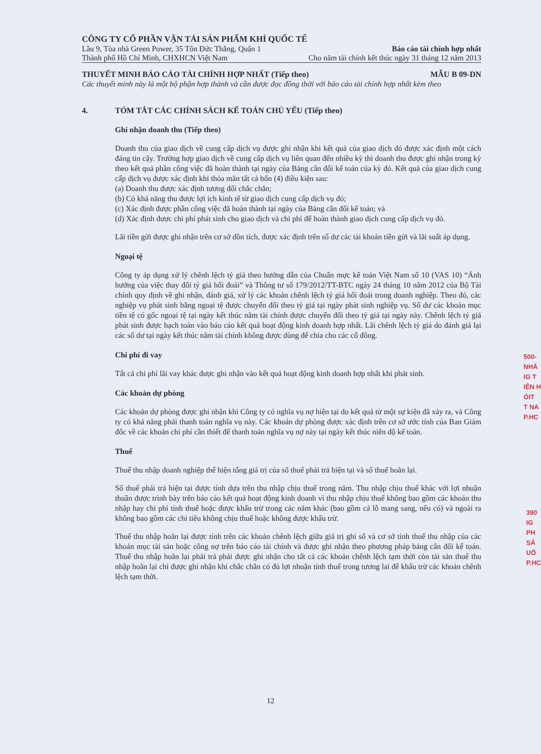CÔNG TY CỔ PHẦN VẬN TẢI SẢN PHẨM KHÍ QUỐC TẾ
Lầu 9, Tòa nhà Green Power, 35 Tôn Đức Thắng, Quận 1 Báo cáo tài chính hợp nhất
Thành phố Hồ Chí Minh, CHXHCN Việt Nam Cho năm tài chính kết thúc ngày 31 tháng 12 năm 2013
THUYẾT MINH BÁO CÁO TÀI CHÍNH HỢP NHẤT (Tiếp theo) MẪU B 09-DN
Các thuyết minh này là một bộ phận hợp thành và cần được đọc đồng thời với báo cáo tài chính hợp nhất kèm theo
4. TÓM TẮT CÁC CHÍNH SÁCH KẾ TOÁN CHỦ YẾU (Tiếp theo)
Ghi nhận doanh thu (Tiếp theo)
Doanh thu của giao dịch về cung cấp dịch vụ được ghi nhận khi kết quả của giao dịch đó được xác định một cách đáng tin cậy. Trường hợp giao dịch về cung cấp dịch vụ liên quan đến nhiều kỳ thì doanh thu được ghi nhận trong kỳ theo kết quả phần công việc đã hoàn thành tại ngày của Bảng cân đối kế toán của kỳ đó. Kết quả của giao dịch cung cấp dịch vụ được xác định khi thỏa mãn tất cả bốn (4) điều kiện sau:
(a) Doanh thu được xác định tương đối chắc chắn;
(b) Có khả năng thu được lợi ích kinh tế từ giao dịch cung cấp dịch vụ đó;
(c) Xác định được phần công việc đã hoàn thành tại ngày của Bảng cân đối kế toán; và
(d) Xác định được chi phí phát sinh cho giao dịch và chi phí để hoàn thành giao dịch cung cấp dịch vụ đó.
Lãi tiền gửi được ghi nhận trên cơ sở dồn tích, được xác định trên số dư các tài khoản tiền gửi và lãi suất áp dụng.
Ngoại tệ
Công ty áp dụng xử lý chênh lệch tỷ giá theo hướng dẫn của Chuẩn mực kế toán Việt Nam số 10 (VAS 10) “Ảnh hưởng của việc thay đổi tỷ giá hối đoái” và Thông tư số 179/2012/TT-BTC ngày 24 tháng 10 năm 2012 của Bộ Tài chính quy định về ghi nhận, đánh giá, xử lý các khoản chênh lệch tỷ giá hối đoái trong doanh nghiệp. Theo đó, các nghiệp vụ phát sinh bằng ngoại tệ được chuyển đổi theo tỷ giá tại ngày phát sinh nghiệp vụ. Số dư các khoản mục tiền tệ có gốc ngoại tệ tại ngày kết thúc năm tài chính được chuyển đổi theo tỷ giá tại ngày này. Chênh lệch tỷ giá phát sinh được hạch toán vào báo cáo kết quả hoạt động kinh doanh hợp nhất. Lãi chênh lệch tỷ giá do đánh giá lại các số dư tại ngày kết thúc năm tài chính không được dùng để chia cho các cổ đông.
Chi phí đi vay
Tất cả chi phí lãi vay khác được ghi nhận vào kết quả hoạt động kinh doanh hợp nhất khi phát sinh.
Các khoản dự phòng
Các khoản dự phòng được ghi nhận khi Công ty có nghĩa vụ nợ hiện tại do kết quả từ một sự kiện đã xảy ra, và Công ty có khả năng phải thanh toán nghĩa vụ này. Các khoản dự phòng được xác định trên cơ sở ước tính của Ban Giám đốc về các khoản chi phí cần thiết để thanh toán nghĩa vụ nợ này tại ngày kết thúc niên độ kế toán.
Thuế
Thuế thu nhập doanh nghiệp thể hiện tổng giá trị của số thuế phải trả hiện tại và số thuế hoãn lại.
Số thuế phải trả hiện tại được tính dựa trên thu nhập chịu thuế trong năm. Thu nhập chịu thuế khác với lợi nhuận thuần được trình bày trên báo cáo kết quả hoạt động kinh doanh vì thu nhập chịu thuế không bao gồm các khoản thu nhập hay chi phí tính thuế hoặc được khấu trừ trong các năm khác (bao gồm cả lỗ mang sang, nếu có) và ngoài ra không bao gồm các chỉ tiêu không chịu thuế hoặc không được khấu trừ.
Thuế thu nhập hoãn lại được tính trên các khoản chênh lệch giữa giá trị ghi sổ và cơ sở tính thuế thu nhập của các khoản mục tài sản hoặc công nợ trên báo cáo tài chính và được ghi nhận theo phương pháp bảng cân đối kế toán. Thuế thu nhập hoãn lại phải trả phải được ghi nhận cho tất cả các khoản chênh lệch tạm thời còn tài sản thuế thu nhập hoãn lại chỉ được ghi nhận khi chắc chắn có đủ lợi nhuận tính thuế trong tương lai để khấu trừ các khoản chênh lệch tạm thời.
12
500-
NHÁ
IG T
IỆN H
ÓIT
T NA
P.HC
390
IG
PH
SẢ
UỐ
P.HC